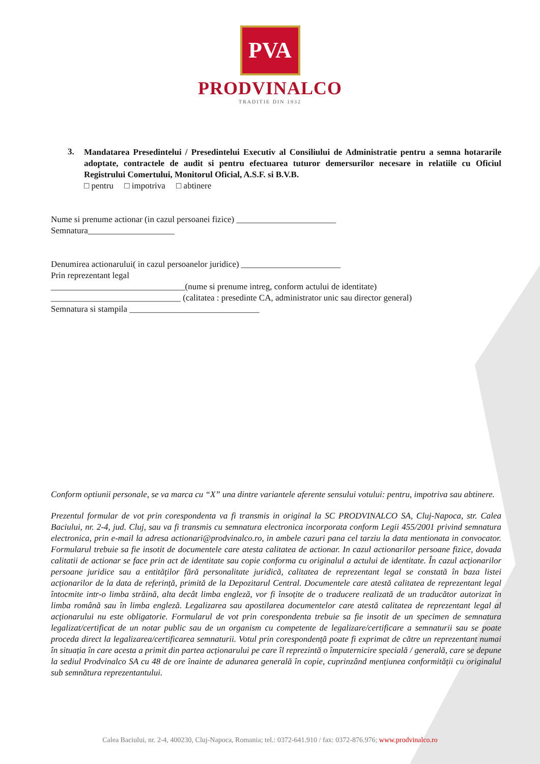PVA
PRODVINALCO
TRADITIE DIN 1932
3.
Mandatarea Presedintelui / Presedintelui Executiv al Consiliului de Administratie pentru a semna hotararile adoptate, contractele de audit si pentru efectuarea tuturor demersurilor necesare in relatiile cu Oficiul Registrului Comertului, Monitorul Oficial, A.S.F. si B.V.B.
□ pentru □ impotriva □ abtinere
Nume si prenume actionar (in cazul persoanei fizice) _______________________
Semnatura____________________
Denumirea actionarului( in cazul persoanelor juridice) _______________________
Prin reprezentant legal
_______________________________(nume si prenume intreg, conform actului de identitate)
______________________________ (calitatea : presedinte CA, administrator unic sau director general)
Semnatura si stampila ______________________________
Conform optiunii personale, se va marca cu “X” una dintre variantele aferente sensului votului: pentru, impotriva sau abtinere.
Prezentul formular de vot prin corespondenta va fi transmis in original la SC PRODVINALCO SA, Cluj-Napoca, str. Calea Baciului, nr. 2-4, jud. Cluj, sau va fi transmis cu semnatura electronica incorporata conform Legii 455/2001 privind semnatura electronica, prin e-mail la adresa actionari@prodvinalco.ro, in ambele cazuri pana cel tarziu la data mentionata in convocator. Formularul trebuie sa fie insotit de documentele care atesta calitatea de actionar. In cazul actionarilor persoane fizice, dovada calitatii de actionar se face prin act de identitate sau copie conforma cu originalul a actului de identitate. În cazul acționarilor persoane juridice sau a entităților fără personalitate juridică, calitatea de reprezentant legal se constată în baza listei acționarilor de la data de referință, primită de la Depozitarul Central. Documentele care atestă calitatea de reprezentant legal întocmite intr-o limba străină, alta decât limba engleză, vor fi însoțite de o traducere realizată de un traducător autorizat în limba română sau în limba engleză. Legalizarea sau apostilarea documentelor care atestă calitatea de reprezentant legal al acționarului nu este obligatorie. Formularul de vot prin corespondenta trebuie sa fie insotit de un specimen de semnatura legalizat/certificat de un notar public sau de un organism cu competente de legalizare/certificare a semnaturii sau se poate proceda direct la legalizarea/certificarea semnaturii. Votul prin corespondență poate fi exprimat de către un reprezentant numai în situația în care acesta a primit din partea acționarului pe care îl reprezintă o împuternicire specială / generală, care se depune la sediul Prodvinalco SA cu 48 de ore înainte de adunarea generală în copie, cuprinzând mențiunea conformității cu originalul sub semnătura reprezentantului.
Calea Baciului, nr. 2-4, 400230, Cluj-Napoca, Romania; tel.: 0372-641.910 / fax: 0372-876.976; www.prodvinalco.ro